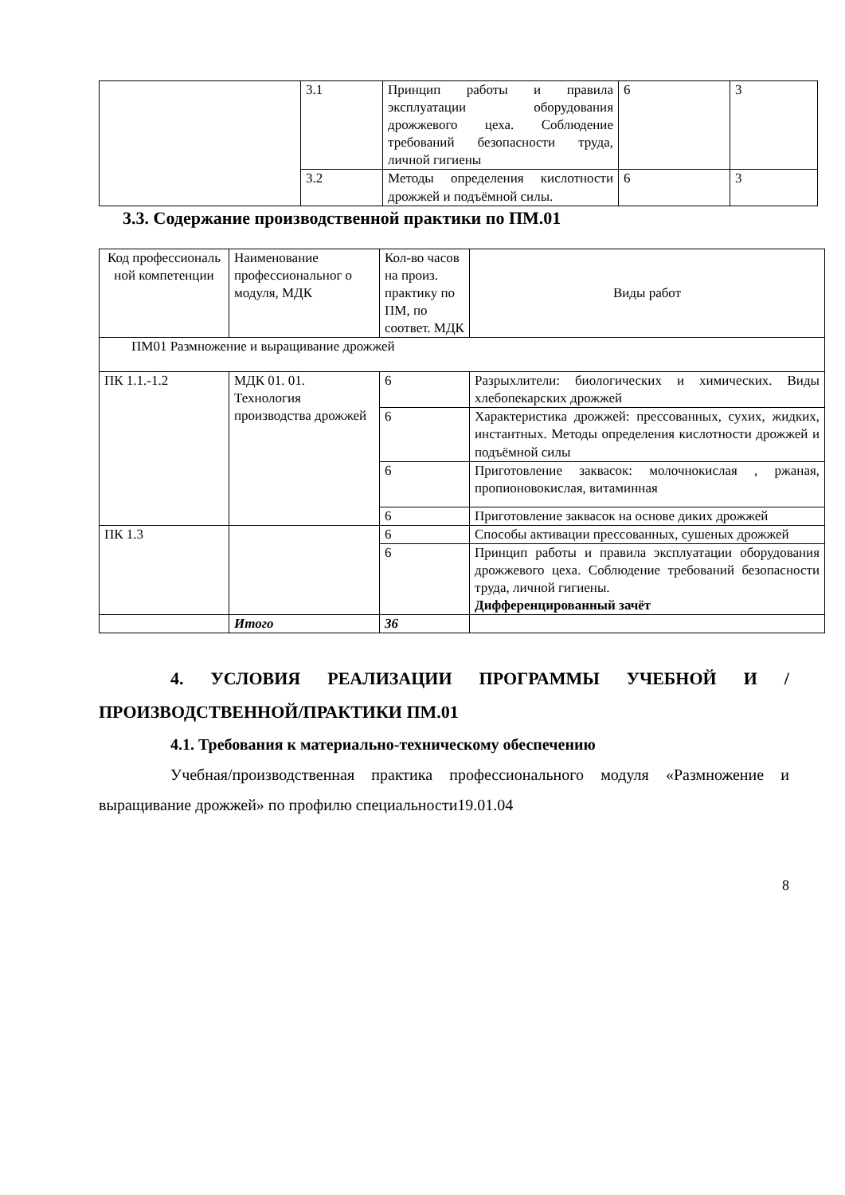| | 3.1 | Принцип работы и правила эксплуатации оборудования дрожжевого цеха. Соблюдение требований безопасности труда, личной гигиены | 6 | 3 |
| | 3.2 | Методы определения кислотности дрожжей и подъёмной силы. | 6 | 3 |
3.3. Содержание производственной практики по ПМ.01
| Код профессиональ ной компетенции | Наименование профессиональног о модуля, МДК | Кол-во часов на произ. практику по ПМ, по соответ. МДК | Виды работ |
| ПМ01 Размножение и выращивание дрожжей | | | |
| ПК 1.1.-1.2 | МДК 01. 01. Технология производства дрожжей | 6 | Разрыхлители: биологических и химических. Виды хлебопекарских дрожжей |
| | | 6 | Характеристика дрожжей: прессованных, сухих, жидких, инстантных. Методы определения кислотности дрожжей и подъёмной силы |
| | | 6 | Приготовление заквасок: молочнокислая , ржаная, пропионовокислая, витаминная |
| | | 6 | Приготовление заквасок на основе диких дрожжей |
| ПК 1.3 | | 6 | Способы активации прессованных, сушеных дрожжей |
| | | 6 | Принцип работы и правила эксплуатации оборудования дрожжевого цеха. Соблюдение требований безопасности труда, личной гигиены. Дифференцированный зачёт |
| | Итого | 36 | |
4. УСЛОВИЯ РЕАЛИЗАЦИИ ПРОГРАММЫ УЧЕБНОЙ И /ПРОИЗВОДСТВЕННОЙ/ПРАКТИКИ ПМ.01
4.1. Требования к материально-техническому обеспечению
Учебная/производственная практика профессионального модуля «Размножение и выращивание дрожжей» по профилю специальности19.01.04
8